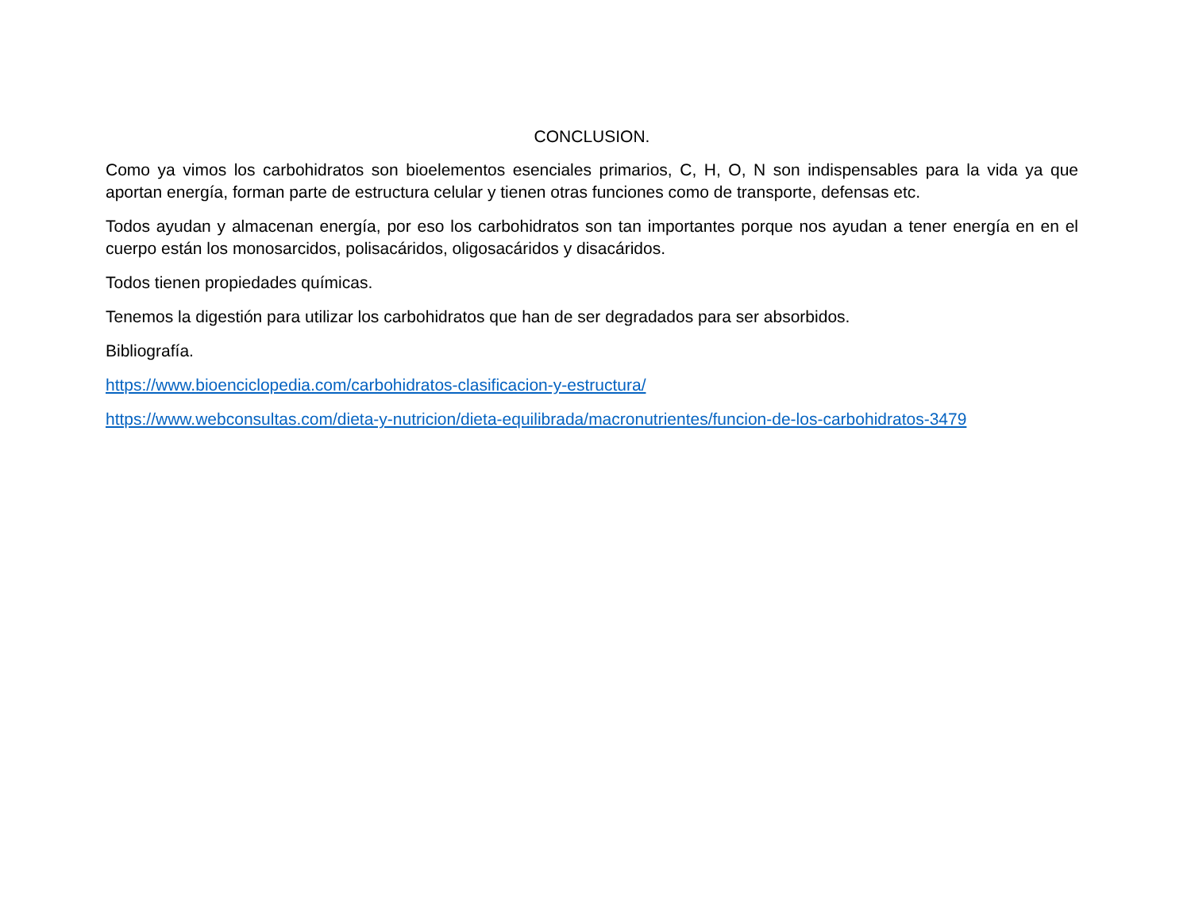CONCLUSION.
Como ya vimos los carbohidratos son bioelementos esenciales primarios, C, H, O, N son indispensables para la vida ya que aportan energía, forman parte de estructura celular y tienen otras funciones como de transporte, defensas etc.
Todos ayudan y almacenan energía, por eso los carbohidratos son tan importantes porque nos ayudan a tener energía en en el cuerpo están los monosarcidos, polisacáridos, oligosacáridos y disacáridos.
Todos tienen propiedades químicas.
Tenemos la digestión para utilizar los carbohidratos que han de ser degradados para ser absorbidos.
Bibliografía.
https://www.bioenciclopedia.com/carbohidratos-clasificacion-y-estructura/
https://www.webconsultas.com/dieta-y-nutricion/dieta-equilibrada/macronutrientes/funcion-de-los-carbohidratos-3479